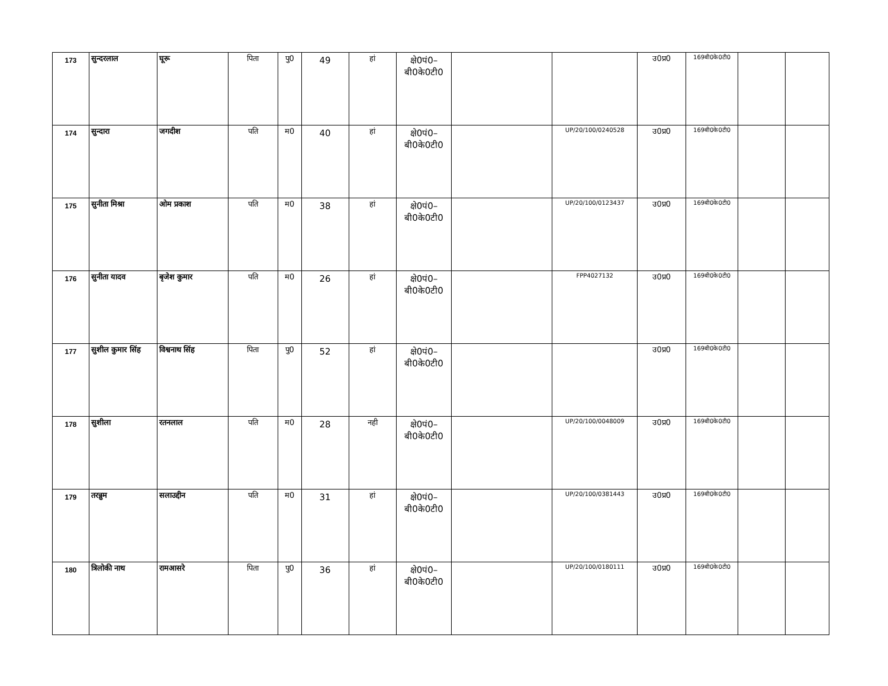| 173 | सुन्दरलाल | घूरू | पिता | पु0 | 49 | हां | क्षे0पं0– बी0के0टी0 | | | उ0प्र0 | 169बी0के0टी0 | | |
| 174 | सुन्दारा | जगदीश | पति | म0 | 40 | हां | क्षे0पं0– बी0के0टी0 | | UP/20/100/0240528 | उ0प्र0 | 169बी0के0टी0 | | |
| 175 | सुनीता मिश्रा | ओम प्रकाश | पति | म0 | 38 | हां | क्षे0पं0– बी0के0टी0 | | UP/20/100/0123437 | उ0प्र0 | 169बी0के0टी0 | | |
| 176 | सुनीता यादव | बृजेश कुमार | पति | म0 | 26 | हां | क्षे0पं0– बी0के0टी0 | | FPP4027132 | उ0प्र0 | 169बी0के0टी0 | | |
| 177 | सुशील कुमार सिंह | विश्वनाथ सिंह | पिता | पु0 | 52 | हां | क्षे0पं0– बी0के0टी0 | | | उ0प्र0 | 169बी0के0टी0 | | |
| 178 | सुशीला | रतनलाल | पति | म0 | 28 | नही | क्षे0पं0– बी0के0टी0 | | UP/20/100/0048009 | उ0प्र0 | 169बी0के0टी0 | | |
| 179 | तरन्नुम | सलाउद्दीन | पति | म0 | 31 | हां | क्षे0पं0– बी0के0टी0 | | UP/20/100/0381443 | उ0प्र0 | 169बी0के0टी0 | | |
| 180 | त्रिलोकी नाथ | रामआसरे | पिता | पु0 | 36 | हां | क्षे0पं0– बी0के0टी0 | | UP/20/100/0180111 | उ0प्र0 | 169बी0के0टी0 | | |